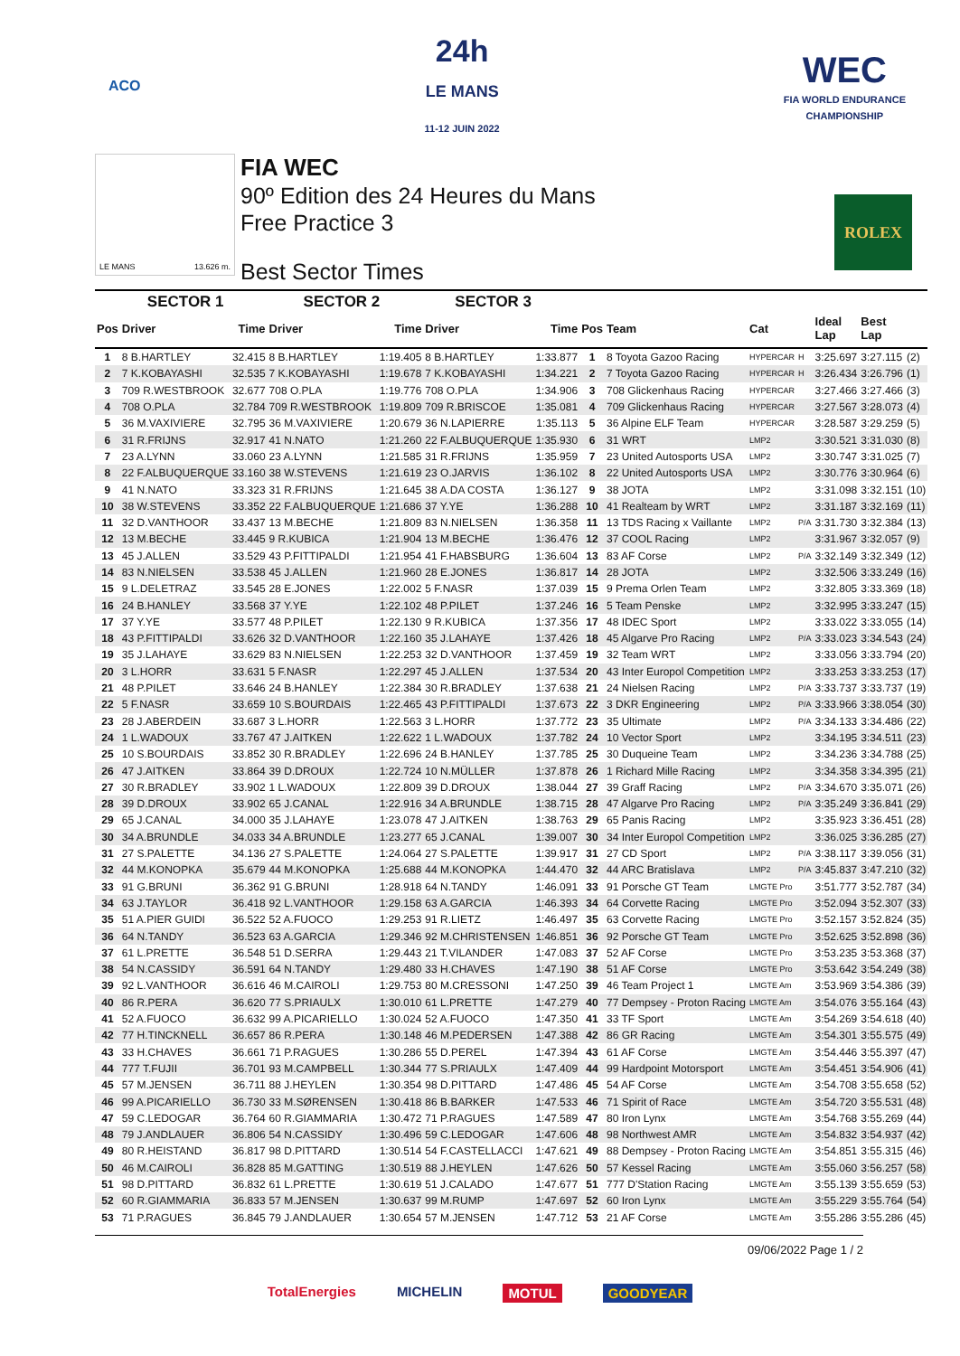ACO
24h
LE MANS
11-12 JUIN 2022
WEC
FIA WORLD ENDURANCE
CHAMPIONSHIP
LE MANS 13.626 m.
FIA WEC
90º Edition des 24 Heures du Mans
Free Practice 3
Best Sector Times
ROLEX
| | SECTOR 1 | | SECTOR 2 | | SECTOR 3 | | | | | | | | |
| --- | --- | --- | --- | --- | --- | --- | --- | --- | --- | --- | --- | --- | --- |
| Pos | Driver | Time | Driver | Time | Driver | Time | Pos | Team | Cat | | Ideal Lap | Best Lap | |
| 1 | 8 B.HARTLEY | 32.415 | 8 B.HARTLEY | 1:19.405 | 8 B.HARTLEY | 1:33.877 | 1 | 8 Toyota Gazoo Racing | HYPERCAR | H | 3:25.697 | 3:27.115 | (2) |
| 2 | 7 K.KOBAYASHI | 32.535 | 7 K.KOBAYASHI | 1:19.678 | 7 K.KOBAYASHI | 1:34.221 | 2 | 7 Toyota Gazoo Racing | HYPERCAR | H | 3:26.434 | 3:26.796 | (1) |
| 3 | 709 R.WESTBROOK | 32.677 | 708 O.PLA | 1:19.776 | 708 O.PLA | 1:34.906 | 3 | 708 Glickenhaus Racing | HYPERCAR | | 3:27.466 | 3:27.466 | (3) |
| 4 | 708 O.PLA | 32.784 | 709 R.WESTBROOK | 1:19.809 | 709 R.BRISCOE | 1:35.081 | 4 | 709 Glickenhaus Racing | HYPERCAR | | 3:27.567 | 3:28.073 | (4) |
| 5 | 36 M.VAXIVIERE | 32.795 | 36 M.VAXIVIERE | 1:20.679 | 36 N.LAPIERRE | 1:35.113 | 5 | 36 Alpine ELF Team | HYPERCAR | | 3:28.587 | 3:29.259 | (5) |
| 6 | 31 R.FRIJNS | 32.917 | 41 N.NATO | 1:21.260 | 22 F.ALBUQUERQUE | 1:35.930 | 6 | 31 WRT | LMP2 | | 3:30.521 | 3:31.030 | (8) |
| 7 | 23 A.LYNN | 33.060 | 23 A.LYNN | 1:21.585 | 31 R.FRIJNS | 1:35.959 | 7 | 23 United Autosports USA | LMP2 | | 3:30.747 | 3:31.025 | (7) |
| 8 | 22 F.ALBUQUERQUE | 33.160 | 38 W.STEVENS | 1:21.619 | 23 O.JARVIS | 1:36.102 | 8 | 22 United Autosports USA | LMP2 | | 3:30.776 | 3:30.964 | (6) |
| 9 | 41 N.NATO | 33.323 | 31 R.FRIJNS | 1:21.645 | 38 A.DA COSTA | 1:36.127 | 9 | 38 JOTA | LMP2 | | 3:31.098 | 3:32.151 | (10) |
| 10 | 38 W.STEVENS | 33.352 | 22 F.ALBUQUERQUE | 1:21.686 | 37 Y.YE | 1:36.288 | 10 | 41 Realteam by WRT | LMP2 | | 3:31.187 | 3:32.169 | (11) |
| 11 | 32 D.VANTHOOR | 33.437 | 13 M.BECHE | 1:21.809 | 83 N.NIELSEN | 1:36.358 | 11 | 13 TDS Racing x Vaillante | LMP2 | P/A | 3:31.730 | 3:32.384 | (13) |
| 12 | 13 M.BECHE | 33.445 | 9 R.KUBICA | 1:21.904 | 13 M.BECHE | 1:36.476 | 12 | 37 COOL Racing | LMP2 | | 3:31.967 | 3:32.057 | (9) |
| 13 | 45 J.ALLEN | 33.529 | 43 P.FITTIPALDI | 1:21.954 | 41 F.HABSBURG | 1:36.604 | 13 | 83 AF Corse | LMP2 | P/A | 3:32.149 | 3:32.349 | (12) |
| 14 | 83 N.NIELSEN | 33.538 | 45 J.ALLEN | 1:21.960 | 28 E.JONES | 1:36.817 | 14 | 28 JOTA | LMP2 | | 3:32.506 | 3:33.249 | (16) |
| 15 | 9 L.DELETRAZ | 33.545 | 28 E.JONES | 1:22.002 | 5 F.NASR | 1:37.039 | 15 | 9 Prema Orlen Team | LMP2 | | 3:32.805 | 3:33.369 | (18) |
| 16 | 24 B.HANLEY | 33.568 | 37 Y.YE | 1:22.102 | 48 P.PILET | 1:37.246 | 16 | 5 Team Penske | LMP2 | | 3:32.995 | 3:33.247 | (15) |
| 17 | 37 Y.YE | 33.577 | 48 P.PILET | 1:22.130 | 9 R.KUBICA | 1:37.356 | 17 | 48 IDEC Sport | LMP2 | | 3:33.022 | 3:33.055 | (14) |
| 18 | 43 P.FITTIPALDI | 33.626 | 32 D.VANTHOOR | 1:22.160 | 35 J.LAHAYE | 1:37.426 | 18 | 45 Algarve Pro Racing | LMP2 | P/A | 3:33.023 | 3:34.543 | (24) |
| 19 | 35 J.LAHAYE | 33.629 | 83 N.NIELSEN | 1:22.253 | 32 D.VANTHOOR | 1:37.459 | 19 | 32 Team WRT | LMP2 | | 3:33.056 | 3:33.794 | (20) |
| 20 | 3 L.HORR | 33.631 | 5 F.NASR | 1:22.297 | 45 J.ALLEN | 1:37.534 | 20 | 43 Inter Europol Competition | LMP2 | | 3:33.253 | 3:33.253 | (17) |
| 21 | 48 P.PILET | 33.646 | 24 B.HANLEY | 1:22.384 | 30 R.BRADLEY | 1:37.638 | 21 | 24 Nielsen Racing | LMP2 | P/A | 3:33.737 | 3:33.737 | (19) |
| 22 | 5 F.NASR | 33.659 | 10 S.BOURDAIS | 1:22.465 | 43 P.FITTIPALDI | 1:37.673 | 22 | 3 DKR Engineering | LMP2 | P/A | 3:33.966 | 3:38.054 | (30) |
| 23 | 28 J.ABERDEIN | 33.687 | 3 L.HORR | 1:22.563 | 3 L.HORR | 1:37.772 | 23 | 35 Ultimate | LMP2 | P/A | 3:34.133 | 3:34.486 | (22) |
| 24 | 1 L.WADOUX | 33.767 | 47 J.AITKEN | 1:22.622 | 1 L.WADOUX | 1:37.782 | 24 | 10 Vector Sport | LMP2 | | 3:34.195 | 3:34.511 | (23) |
| 25 | 10 S.BOURDAIS | 33.852 | 30 R.BRADLEY | 1:22.696 | 24 B.HANLEY | 1:37.785 | 25 | 30 Duqueine Team | LMP2 | | 3:34.236 | 3:34.788 | (25) |
| 26 | 47 J.AITKEN | 33.864 | 39 D.DROUX | 1:22.724 | 10 N.MÜLLER | 1:37.878 | 26 | 1 Richard Mille Racing | LMP2 | | 3:34.358 | 3:34.395 | (21) |
| 27 | 30 R.BRADLEY | 33.902 | 1 L.WADOUX | 1:22.809 | 39 D.DROUX | 1:38.044 | 27 | 39 Graff Racing | LMP2 | P/A | 3:34.670 | 3:35.071 | (26) |
| 28 | 39 D.DROUX | 33.902 | 65 J.CANAL | 1:22.916 | 34 A.BRUNDLE | 1:38.715 | 28 | 47 Algarve Pro Racing | LMP2 | P/A | 3:35.249 | 3:36.841 | (29) |
| 29 | 65 J.CANAL | 34.000 | 35 J.LAHAYE | 1:23.078 | 47 J.AITKEN | 1:38.763 | 29 | 65 Panis Racing | LMP2 | | 3:35.923 | 3:36.451 | (28) |
| 30 | 34 A.BRUNDLE | 34.033 | 34 A.BRUNDLE | 1:23.277 | 65 J.CANAL | 1:39.007 | 30 | 34 Inter Europol Competition | LMP2 | | 3:36.025 | 3:36.285 | (27) |
| 31 | 27 S.PALETTE | 34.136 | 27 S.PALETTE | 1:24.064 | 27 S.PALETTE | 1:39.917 | 31 | 27 CD Sport | LMP2 | P/A | 3:38.117 | 3:39.056 | (31) |
| 32 | 44 M.KONOPKA | 35.679 | 44 M.KONOPKA | 1:25.688 | 44 M.KONOPKA | 1:44.470 | 32 | 44 ARC Bratislava | LMP2 | P/A | 3:45.837 | 3:47.210 | (32) |
| 33 | 91 G.BRUNI | 36.362 | 91 G.BRUNI | 1:28.918 | 64 N.TANDY | 1:46.091 | 33 | 91 Porsche GT Team | LMGTE Pro | | 3:51.777 | 3:52.787 | (34) |
| 34 | 63 J.TAYLOR | 36.418 | 92 L.VANTHOOR | 1:29.158 | 63 A.GARCIA | 1:46.393 | 34 | 64 Corvette Racing | LMGTE Pro | | 3:52.094 | 3:52.307 | (33) |
| 35 | 51 A.PIER GUIDI | 36.522 | 52 A.FUOCO | 1:29.253 | 91 R.LIETZ | 1:46.497 | 35 | 63 Corvette Racing | LMGTE Pro | | 3:52.157 | 3:52.824 | (35) |
| 36 | 64 N.TANDY | 36.523 | 63 A.GARCIA | 1:29.346 | 92 M.CHRISTENSEN | 1:46.851 | 36 | 92 Porsche GT Team | LMGTE Pro | | 3:52.625 | 3:52.898 | (36) |
| 37 | 61 L.PRETTE | 36.548 | 51 D.SERRA | 1:29.443 | 21 T.VILANDER | 1:47.083 | 37 | 52 AF Corse | LMGTE Pro | | 3:53.235 | 3:53.368 | (37) |
| 38 | 54 N.CASSIDY | 36.591 | 64 N.TANDY | 1:29.480 | 33 H.CHAVES | 1:47.190 | 38 | 51 AF Corse | LMGTE Pro | | 3:53.642 | 3:54.249 | (38) |
| 39 | 92 L.VANTHOOR | 36.616 | 46 M.CAIROLI | 1:29.753 | 80 M.CRESSONI | 1:47.250 | 39 | 46 Team Project 1 | LMGTE Am | | 3:53.969 | 3:54.386 | (39) |
| 40 | 86 R.PERA | 36.620 | 77 S.PRIAULX | 1:30.010 | 61 L.PRETTE | 1:47.279 | 40 | 77 Dempsey - Proton Racing | LMGTE Am | | 3:54.076 | 3:55.164 | (43) |
| 41 | 52 A.FUOCO | 36.632 | 99 A.PICARIELLO | 1:30.024 | 52 A.FUOCO | 1:47.350 | 41 | 33 TF Sport | LMGTE Am | | 3:54.269 | 3:54.618 | (40) |
| 42 | 77 H.TINCKNELL | 36.657 | 86 R.PERA | 1:30.148 | 46 M.PEDERSEN | 1:47.388 | 42 | 86 GR Racing | LMGTE Am | | 3:54.301 | 3:55.575 | (49) |
| 43 | 33 H.CHAVES | 36.661 | 71 P.RAGUES | 1:30.286 | 55 D.PEREL | 1:47.394 | 43 | 61 AF Corse | LMGTE Am | | 3:54.446 | 3:55.397 | (47) |
| 44 | 777 T.FUJII | 36.701 | 93 M.CAMPBELL | 1:30.344 | 77 S.PRIAULX | 1:47.409 | 44 | 99 Hardpoint Motorsport | LMGTE Am | | 3:54.451 | 3:54.906 | (41) |
| 45 | 57 M.JENSEN | 36.711 | 88 J.HEYLEN | 1:30.354 | 98 D.PITTARD | 1:47.486 | 45 | 54 AF Corse | LMGTE Am | | 3:54.708 | 3:55.658 | (52) |
| 46 | 99 A.PICARIELLO | 36.730 | 33 M.SØRENSEN | 1:30.418 | 86 B.BARKER | 1:47.533 | 46 | 71 Spirit of Race | LMGTE Am | | 3:54.720 | 3:55.531 | (48) |
| 47 | 59 C.LEDOGAR | 36.764 | 60 R.GIAMMARIA | 1:30.472 | 71 P.RAGUES | 1:47.589 | 47 | 80 Iron Lynx | LMGTE Am | | 3:54.768 | 3:55.269 | (44) |
| 48 | 79 J.ANDLAUER | 36.806 | 54 N.CASSIDY | 1:30.496 | 59 C.LEDOGAR | 1:47.606 | 48 | 98 Northwest AMR | LMGTE Am | | 3:54.832 | 3:54.937 | (42) |
| 49 | 80 R.HEISTAND | 36.817 | 98 D.PITTARD | 1:30.514 | 54 F.CASTELLACCI | 1:47.621 | 49 | 88 Dempsey - Proton Racing | LMGTE Am | | 3:54.851 | 3:55.315 | (46) |
| 50 | 46 M.CAIROLI | 36.828 | 85 M.GATTING | 1:30.519 | 88 J.HEYLEN | 1:47.626 | 50 | 57 Kessel Racing | LMGTE Am | | 3:55.060 | 3:56.257 | (58) |
| 51 | 98 D.PITTARD | 36.832 | 61 L.PRETTE | 1:30.619 | 51 J.CALADO | 1:47.677 | 51 | 777 D'Station Racing | LMGTE Am | | 3:55.139 | 3:55.659 | (53) |
| 52 | 60 R.GIAMMARIA | 36.833 | 57 M.JENSEN | 1:30.637 | 99 M.RUMP | 1:47.697 | 52 | 60 Iron Lynx | LMGTE Am | | 3:55.229 | 3:55.764 | (54) |
| 53 | 71 P.RAGUES | 36.845 | 79 J.ANDLAUER | 1:30.654 | 57 M.JENSEN | 1:47.712 | 53 | 21 AF Corse | LMGTE Am | | 3:55.286 | 3:55.286 | (45) |
09/06/2022 Page 1 / 2
TotalEnergies MICHELIN MOTUL GOODYEAR